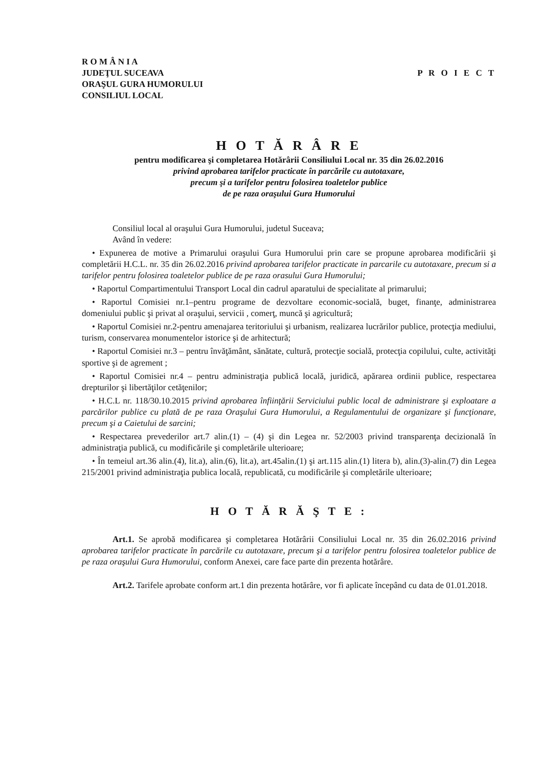R O M Â N I A
JUDEŢUL SUCEAVA
ORAŞUL GURA HUMORULUI
CONSILIUL LOCAL
P R O I E C T
H O T Ă R Â R E
pentru modificarea şi completarea Hotărârii Consiliului Local nr. 35 din 26.02.2016
privind aprobarea tarifelor practicate în parcările cu autotaxare,
precum şi a tarifelor pentru folosirea toaletelor publice
de pe raza oraşului Gura Humorului
Consiliul local al oraşului Gura Humorului, judetul Suceava;
Având în vedere:
• Expunerea de motive a Primarului oraşului Gura Humorului prin care se propune aprobarea modificării şi completării H.C.L. nr. 35 din 26.02.2016 privind aprobarea tarifelor practicate in parcarile cu autotaxare, precum si a tarifelor pentru folosirea toaletelor publice de pe raza orasului Gura Humorului;
• Raportul Compartimentului Transport Local din cadrul aparatului de specialitate al primarului;
• Raportul Comisiei nr.1–pentru programe de dezvoltare economic-socială, buget, finanţe, administrarea domeniului public şi privat al oraşului, servicii , comerţ, muncă şi agricultură;
• Raportul Comisiei nr.2-pentru amenajarea teritoriului şi urbanism, realizarea lucrărilor publice, protecţia mediului, turism, conservarea monumentelor istorice şi de arhitectură;
• Raportul Comisiei nr.3 – pentru învăţământ, sănătate, cultură, protecţie socială, protecţia copilului, culte, activităţi sportive şi de agrement ;
• Raportul Comisiei nr.4 – pentru administraţia publică locală, juridică, apărarea ordinii publice, respectarea drepturilor şi libertăţilor cetăţenilor;
• H.C.L nr. 118/30.10.2015 privind aprobarea înfiinţării Serviciului public local de administrare şi exploatare a parcărilor publice cu plată de pe raza Oraşului Gura Humorului, a Regulamentului de organizare şi funcţionare, precum şi a Caietului de sarcini;
• Respectarea prevederilor art.7 alin.(1) – (4) şi din Legea nr. 52/2003 privind transparenţa decizională în administraţia publică, cu modificările şi completările ulterioare;
• În temeiul art.36 alin.(4), lit.a), alin.(6), lit.a), art.45alin.(1) şi art.115 alin.(1) litera b), alin.(3)-alin.(7) din Legea 215/2001 privind administraţia publica locală, republicată, cu modificările şi completările ulterioare;
H O T Ă R Ă Ş T E :
Art.1. Se aprobă modificarea şi completarea Hotărârii Consiliului Local nr. 35 din 26.02.2016 privind aprobarea tarifelor practicate în parcările cu autotaxare, precum şi a tarifelor pentru folosirea toaletelor publice de pe raza oraşului Gura Humorului, conform Anexei, care face parte din prezenta hotărâre.
Art.2. Tarifele aprobate conform art.1 din prezenta hotărâre, vor fi aplicate începând cu data de 01.01.2018.